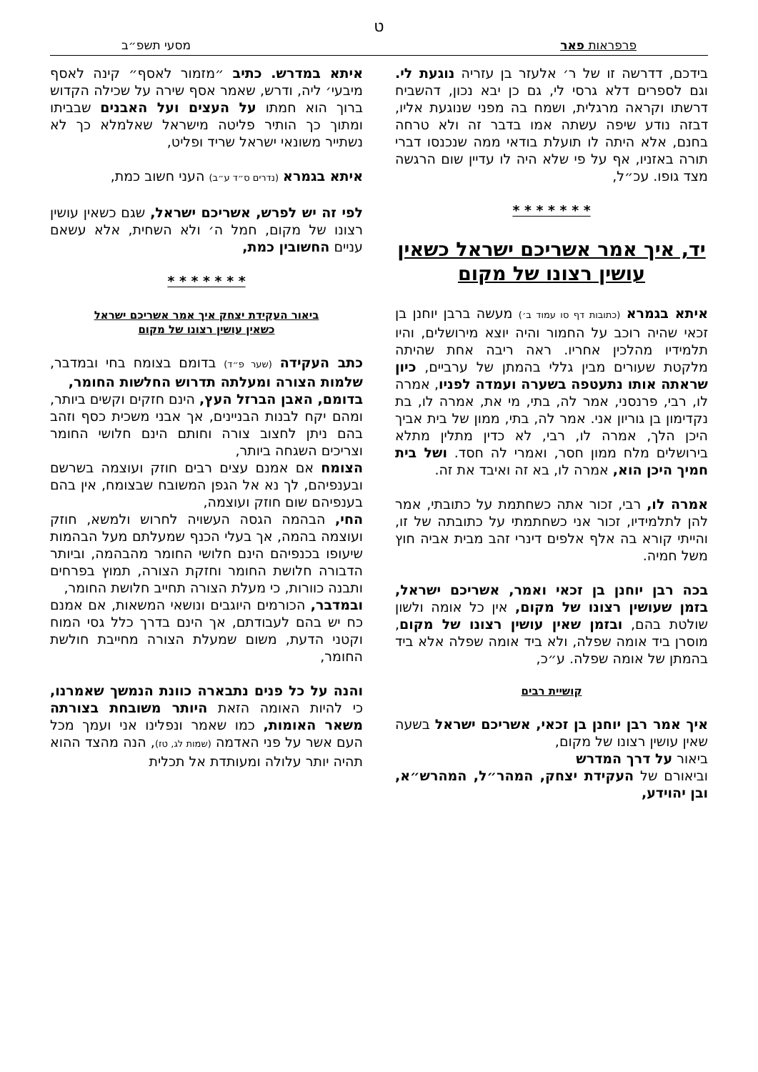ט
פרפראות פאר מסעי תשפ״ב
בידכם, דדרשה זו של ר׳ אלעזר בן עזריה נוגעת לי. וגם לספרים דלא גרסי לי, גם כן יבא נכון, דהשביח דרשתו וקראה מרגלית, ושמח בה מפני שנוגעת אליו, דבזה נודע שיפה עשתה אמו בדבר זה ולא טרחה בחנם, אלא היתה לו תועלת בודאי ממה שנכנסו דברי תורה באזניו, אף על פי שלא היה לו עדיין שום הרגשה מצד גופו. עכ״ל,
* * * * * * *
יד, איך אמר אשריכם ישראל כשאין עושין רצונו של מקום
איתא בגמרא (כתובות דף סו עמוד ב׳) מעשה ברבן יוחנן בן זכאי שהיה רוכב על החמור והיה יוצא מירושלים, והיו תלמידיו מהלכין אחריו. ראה ריבה אחת שהיתה מלקטת שעורים מבין גללי בהמתן של ערביים, כיון שראתה אותו נתעטפה בשערה ועמדה לפניו, אמרה לו, רבי, פרנסני, אמר לה, בתי, מי את, אמרה לו, בת נקדימון בן גוריון אני. אמר לה, בתי, ממון של בית אביך היכן הלך, אמרה לו, רבי, לא כדין מתלין מתלא בירושלים מלח ממון חסר, ואמרי לה חסד. ושל בית חמיך היכן הוא, אמרה לו, בא זה ואיבד את זה.
אמרה לו, רבי, זכור אתה כשחתמת על כתובתי, אמר להן לתלמידיו, זכור אני כשחתמתי על כתובתה של זו, והייתי קורא בה אלף אלפים דינרי זהב מבית אביה חוץ משל חמיה.
בכה רבן יוחנן בן זכאי ואמר, אשריכם ישראל, בזמן שעושין רצונו של מקום, אין כל אומה ולשון שולטת בהם, ובזמן שאין עושין רצונו של מקום, מוסרן ביד אומה שפלה, ולא ביד אומה שפלה אלא ביד בהמתן של אומה שפלה. ע״כ,
קושיית רבים
איך אמר רבן יוחנן בן זכאי, אשריכם ישראל בשעה שאין עושין רצונו של מקום,
ביאור על דרך המדרש
וביאורם של העקידת יצחק, המהר״ל, המהרש״א, ובן יהוידע,
איתא במדרש. כתיב ״מזמור לאסף״ קינה לאסף מיבעי׳ ליה, ודרש, שאמר אסף שירה על שכילה הקדוש ברוך הוא חמתו על העצים ועל האבנים שבביתו ומתוך כך הותיר פליטה מישראל שאלמלא כך לא נשתייר משונאי ישראל שריד ופליט,
איתא בגמרא (נדרים ס״ד ע״ב) העני חשוב כמת,
לפי זה יש לפרש, אשריכם ישראל, שגם כשאין עושין רצונו של מקום, חמל ה׳ ולא השחית, אלא עשאם עניים החשובין כמת,
* * * * * * *
ביאור העקידת יצחק איך אמר אשריכם ישראל
כשאין עושין רצונו של מקום
כתב העקידה (שער פ״ד) בדומם בצומח בחי ובמדבר, שלמות הצורה ומעלתה תדרוש החלשות החומר,
בדומם, האבן הברזל העץ, הינם חזקים וקשים ביותר, ומהם יקח לבנות הבניינים, אך אבני משכית כסף וזהב בהם ניתן לחצוב צורה וחותם הינם חלושי החומר וצריכים השגחה ביותר,
הצומח אם אמנם עצים רבים חוזק ועוצמה בשרשם ובענפיהם, לך נא אל הגפן המשובח שבצומח, אין בהם בענפיהם שום חוזק ועוצמה,
החי, הבהמה הגסה העשויה לחרוש ולמשא, חוזק ועוצמה בהמה, אך בעלי הכנף שמעלתם מעל הבהמות שיעופו בכנפיהם הינם חלושי החומר מהבהמה, וביותר הדבורה חלושת החומר וחזקת הצורה, תמוץ בפרחים ותבנה כוורות, כי מעלת הצורה תחייב חלושת החומר,
ובמדבר, הכורמים היוגבים ונושאי המשאות, אם אמנם כח יש בהם לעבודתם, אך הינם בדרך כלל גסי המוח וקטני הדעת, משום שמעלת הצורה מחייבת חולשת החומר,
והנה על כל פנים נתבארה כוונת הנמשך שאמרנו, כי להיות האומה הזאת היותר משובחת בצורתה משאר האומות, כמו שאמר ונפלינו אני ועמך מכל העם אשר על פני האדמה (שמות לג, טז), הנה מהצד ההוא תהיה יותר עלולה ומעותדת אל תכלית